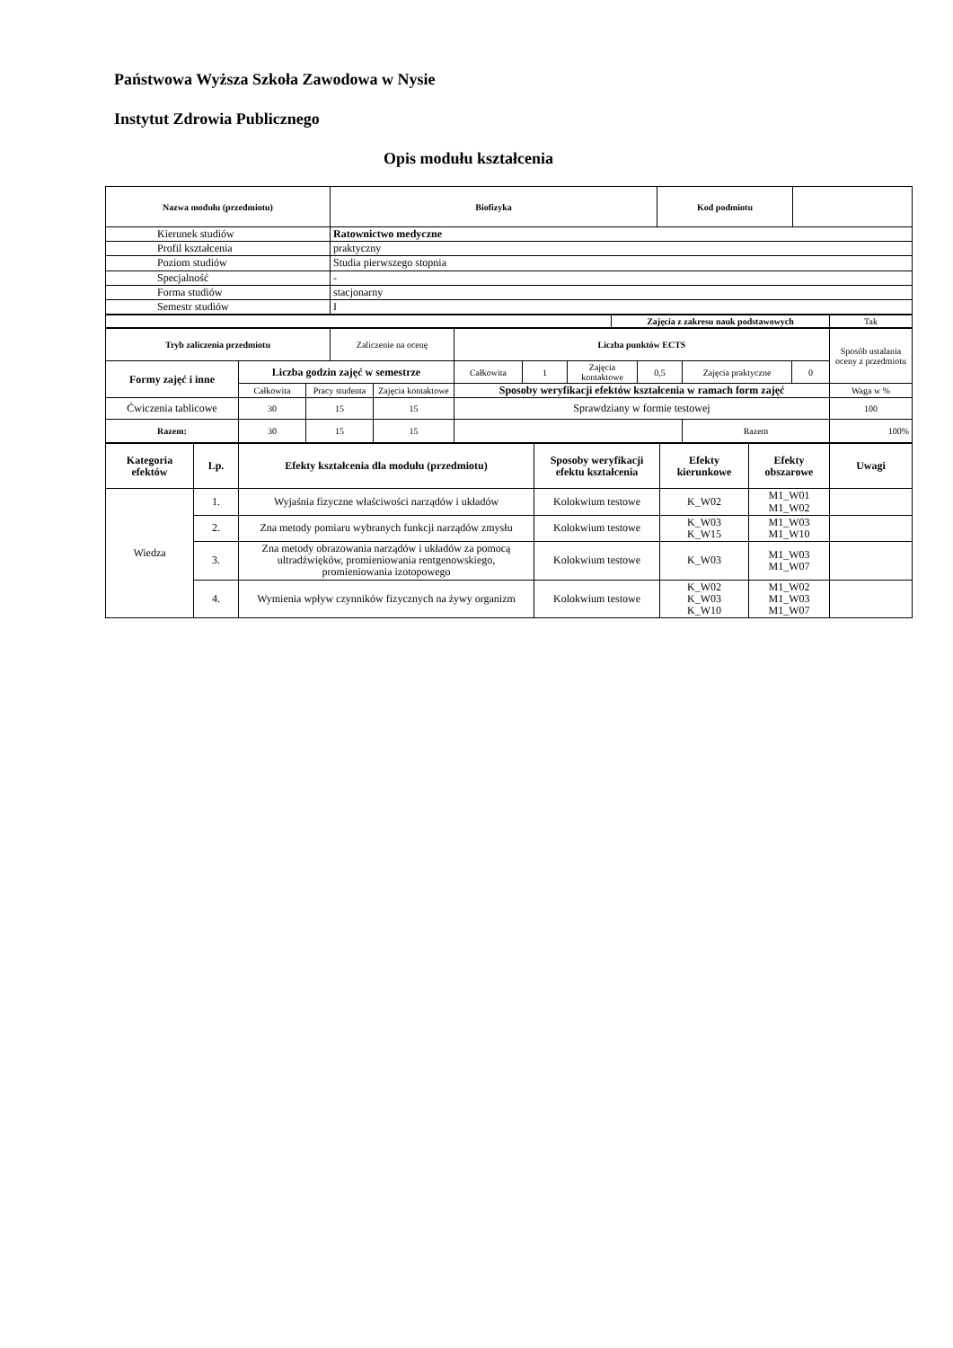Państwowa Wyższa Szkoła Zawodowa w Nysie
Instytut Zdrowia Publicznego
Opis modułu kształcenia
| Nazwa modułu (przedmiotu) | Biofizyka | Kod podmiotu | |
| Kierunek studiów | Ratownictwo medyczne | | |
| Profil kształcenia | praktyczny | | |
| Poziom studiów | Studia pierwszego stopnia | | |
| Specjalność | - | | |
| Forma studiów | stacjonarny | | |
| Semestr studiów | I | | |
| | Zajęcia z zakresu nauk podstawowych | Tak |
| Tryb zaliczenia przedmiotu | | | Zaliczenie na ocenę | | Liczba punktów ECTS | | | | | | Sposób ustalania oceny z przedmiotu |
| Formy zajęć i inne | Liczba godzin zajęć w semestrze | | | | Całkowita | 1 | Zajęcia kontaktowe | 0,5 | Zajęcia praktyczne | 0 | |
| | Całkowita | Pracy studenta | | Zajęcia kontaktowe | Sposoby weryfikacji efektów kształcenia w ramach form zajęć | | | | | | Waga w % |
| Ćwiczenia tablicowe | 30 | 15 | | 15 | Sprawdziany w formie testowej | | | | | | 100 |
| Razem: | 30 | 15 | | 15 | | | | | Razem | | 100% |
| Kategoria efektów | Lp. | Efekty kształcenia dla modułu (przedmiotu) | Sposoby weryfikacji efektu kształcenia | Efekty kierunkowe | Efekty obszarowe | Uwagi |
| --- | --- | --- | --- | --- | --- | --- |
| Wiedza | 1. | Wyjaśnia fizyczne właściwości narządów i układów | Kolokwium testowe | K_W02 | M1_W01 M1_W02 | |
| | 2. | Zna metody pomiaru wybranych funkcji narządów zmysłu | Kolokwium testowe | K_W03 K_W15 | M1_W03 M1_W10 | |
| | 3. | Zna metody obrazowania narządów i układów za pomocą ultradźwięków, promieniowania rentgenowskiego, promieniowania izotopowego | Kolokwium testowe | K_W03 | M1_W03 M1_W07 | |
| | 4. | Wymienia wpływ czynników fizycznych na żywy organizm | Kolokwium testowe | K_W02 K_W03 K_W10 | M1_W02 M1_W03 M1_W07 | |